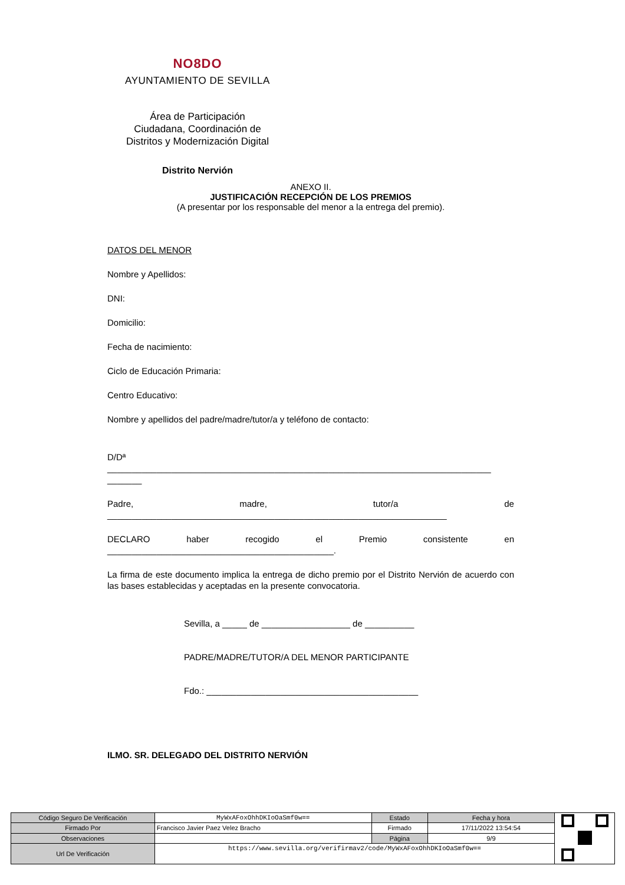NO8DO
AYUNTAMIENTO DE SEVILLA
Área de Participación
Ciudadana, Coordinación de
Distritos y Modernización Digital
Distrito Nervión
ANEXO II.
JUSTIFICACIÓN RECEPCIÓN DE LOS PREMIOS
(A presentar por los responsable del menor a la entrega del premio).
DATOS DEL MENOR
Nombre y Apellidos:
DNI:
Domicilio:
Fecha de nacimiento:
Ciclo de Educación Primaria:
Centro Educativo:
Nombre y apellidos del padre/madre/tutor/a y teléfono de contacto:
D/Dª
______________________________________________________________________________
_______
Padre, madre, tutor/a de
_____________________________________________________________________
DECLARO haber recogido el Premio consistente en
______________________________________________.
La firma de este documento implica la entrega de dicho premio por el Distrito Nervión de acuerdo con las bases establecidas y aceptadas en la presente convocatoria.
Sevilla, a _____ de __________________ de __________
PADRE/MADRE/TUTOR/A DEL MENOR PARTICIPANTE
Fdo.: ___________________________________________
ILMO. SR. DELEGADO DEL DISTRITO NERVIÓN
| Código Seguro De Verificación | MyWxAFoxOhhDKIoOaSmf0w== | Estado | Fecha y hora | |
| Firmado Por | Francisco Javier Paez Velez Bracho | Firmado | 17/11/2022 13:54:54 | |
| Observaciones | | Página | 9/9 | |
| Url De Verificación | https://www.sevilla.org/verifirmav2/code/MyWxAFoxOhhDKIoOaSmf0w== | | | |